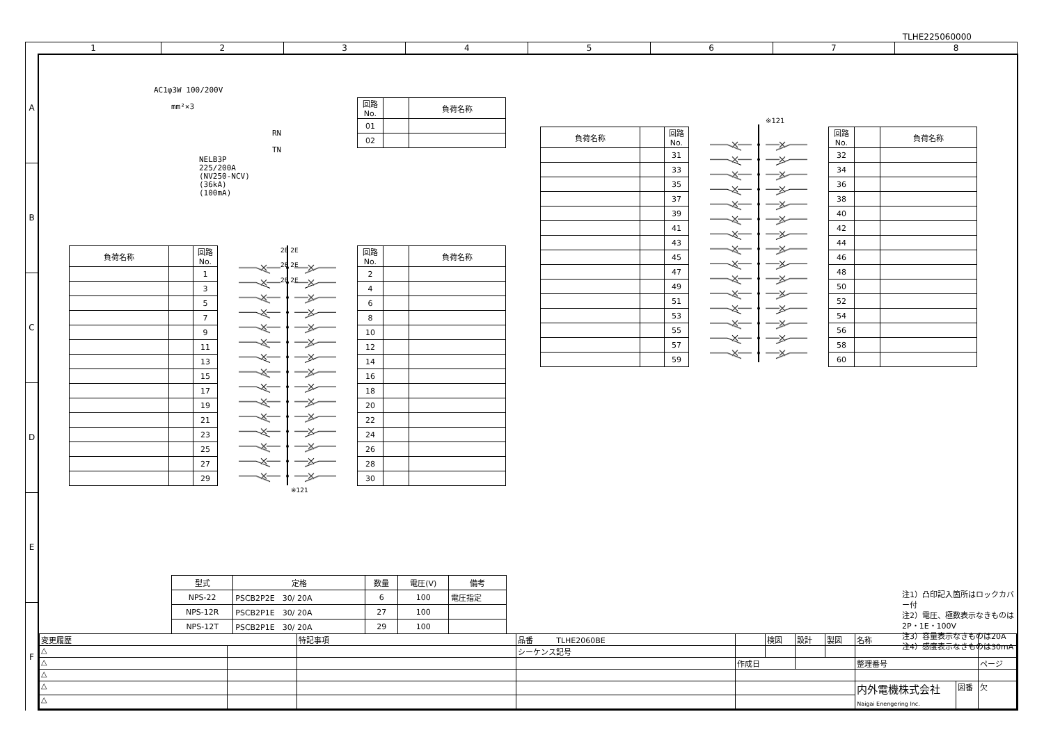TLHE225060000
| 1 | 2 | 3 | 4 | 5 | 6 | 7 | 8 |
A
B
C
D
E
F
AC1φ3W 100/200V
mm²×3
NELB3P
225/200A
(NV250-NCV)
(36kA)
(100mA)
RN
TN
| 回路No. | | 負荷名称 |
| 01 | | |
| 02 | | |
| 負荷名称 | | 回路No. |
| | | 1 |
| | | 3 |
| | | 5 |
| | | 7 |
| | | 9 |
| | | 11 |
| | | 13 |
| | | 15 |
| | | 17 |
| | | 19 |
| | | 21 |
| | | 23 |
| | | 25 |
| | | 27 |
| | | 29 |
※121
2E 2E
2E 2E
2E 2E
| 回路No. | | 負荷名称 |
| 2 | | |
| 4 | | |
| 6 | | |
| 8 | | |
| 10 | | |
| 12 | | |
| 14 | | |
| 16 | | |
| 18 | | |
| 20 | | |
| 22 | | |
| 24 | | |
| 26 | | |
| 28 | | |
| 30 | | |
| 型式 | 定格 | 数量 | 電圧(V) | 備考 |
| NPS-22 | PSCB2P2E 30/ 20A | 6 | 100 | 電圧指定 |
| NPS-12R | PSCB2P1E 30/ 20A | 27 | 100 | |
| NPS-12T | PSCB2P1E 30/ 20A | 29 | 100 | |
| 負荷名称 | | 回路No. |
| | | 31 |
| | | 33 |
| | | 35 |
| | | 37 |
| | | 39 |
| | | 41 |
| | | 43 |
| | | 45 |
| | | 47 |
| | | 49 |
| | | 51 |
| | | 53 |
| | | 55 |
| | | 57 |
| | | 59 |
※121
| 回路No. | | 負荷名称 |
| 32 | | |
| 34 | | |
| 36 | | |
| 38 | | |
| 40 | | |
| 42 | | |
| 44 | | |
| 46 | | |
| 48 | | |
| 50 | | |
| 52 | | |
| 54 | | |
| 56 | | |
| 58 | | |
| 60 | | |
注1）凸印記入箇所はロックカバー付
注2）電圧、極数表示なきものは2P・1E・100V
注3）容量表示なきものは20A
注4）感度表示なきものは30mA
| 変更履歴 | | 特記事項 | 品番 TLHE2060BE | | 検図 | 設計 | 製図 | 名称 | | |
| △ | | | シーケンス記号 | | | | | | | |
| △ | | | | 作成日 | | | | 整理番号 | | ページ |
| △ | | | | | | | | | | |
| △ | | | | | | | | 内外電機株式会社 Naigai Enengering Inc. | 図番 | 欠 |
| △ | | | | | | | | | | |